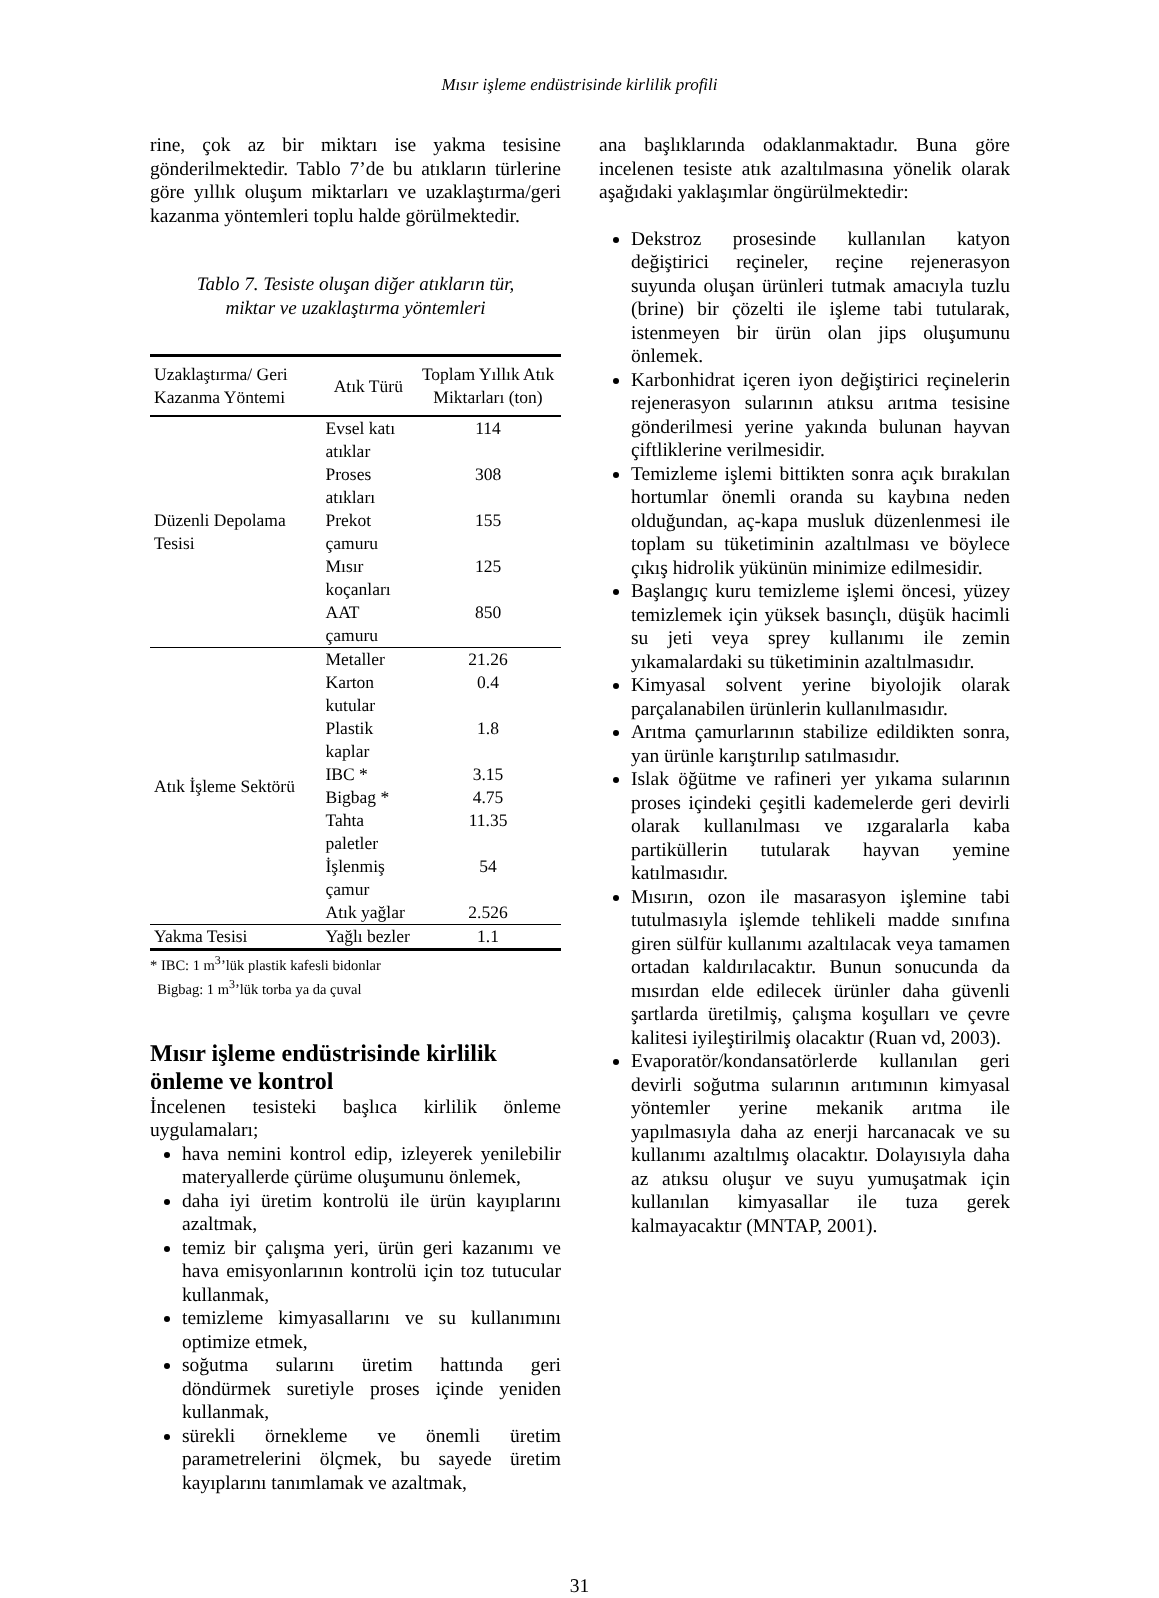Mısır işleme endüstrisinde kirlilik profili
rine, çok az bir miktarı ise yakma tesisine gönderilmektedir. Tablo 7’de bu atıkların türlerine göre yıllık oluşum miktarları ve uzaklaştırma/geri kazanma yöntemleri toplu halde görülmektedir.
Tablo 7. Tesiste oluşan diğer atıkların tür,
miktar ve uzaklaştırma yöntemleri
| Uzaklaştırma/ Geri Kazanma Yöntemi | Atık Türü | Toplam Yıllık Atık Miktarları (ton) |
| --- | --- | --- |
| Düzenli Depolama Tesisi | Evsel katı atıklar | 114 |
| | Proses atıkları | 308 |
| | Prekot çamuru | 155 |
| | Mısır koçanları | 125 |
| | AAT çamuru | 850 |
| Atık İşleme Sektörü | Metaller | 21.26 |
| | Karton kutular | 0.4 |
| | Plastik kaplar | 1.8 |
| | IBC * | 3.15 |
| | Bigbag * | 4.75 |
| | Tahta paletler | 11.35 |
| | İşlenmiş çamur | 54 |
| | Atık yağlar | 2.526 |
| Yakma Tesisi | Yağlı bezler | 1.1 |
* IBC: 1 m<sup>3</sup>’lük plastik kafesli bidonlar
Bigbag: 1 m<sup>3</sup>’lük torba ya da çuval
Mısır işleme endüstrisinde kirlilik önleme ve kontrol
İncelenen tesisteki başlıca kirlilik önleme uygulamaları;
hava nemini kontrol edip, izleyerek yenilebilir materyallerde çürüme oluşumunu önlemek,
daha iyi üretim kontrolü ile ürün kayıplarını azaltmak,
temiz bir çalışma yeri, ürün geri kazanımı ve hava emisyonlarının kontrolü için toz tutucular kullanmak,
temizleme kimyasallarını ve su kullanımını optimize etmek,
soğutma sularını üretim hattında geri döndürmek suretiyle proses içinde yeniden kullanmak,
sürekli örnekleme ve önemli üretim parametrelerini ölçmek, bu sayede üretim kayıplarını tanımlamak ve azaltmak,
ana başlıklarında odaklanmaktadır. Buna göre incelenen tesiste atık azaltılmasına yönelik olarak aşağıdaki yaklaşımlar öngürülmektedir:
Dekstroz prosesinde kullanılan katyon değiştirici reçineler, reçine rejenerasyon suyunda oluşan ürünleri tutmak amacıyla tuzlu (brine) bir çözelti ile işleme tabi tutularak, istenmeyen bir ürün olan jips oluşumunu önlemek.
Karbonhidrat içeren iyon değiştirici reçinelerin rejenerasyon sularının atıksu arıtma tesisine gönderilmesi yerine yakında bulunan hayvan çiftliklerine verilmesidir.
Temizleme işlemi bittikten sonra açık bırakılan hortumlar önemli oranda su kaybına neden olduğundan, aç-kapa musluk düzenlenmesi ile toplam su tüketiminin azaltılması ve böylece çıkış hidrolik yükünün minimize edilmesidir.
Başlangıç kuru temizleme işlemi öncesi, yüzey temizlemek için yüksek basınçlı, düşük hacimli su jeti veya sprey kullanımı ile zemin yıkamalardaki su tüketiminin azaltılmasıdır.
Kimyasal solvent yerine biyolojik olarak parçalanabilen ürünlerin kullanılmasıdır.
Arıtma çamurlarının stabilize edildikten sonra, yan ürünle karıştırılıp satılmasıdır.
Islak öğütme ve rafineri yer yıkama sularının proses içindeki çeşitli kademelerde geri devirli olarak kullanılması ve ızgaralarla kaba partiküllerin tutularak hayvan yemine katılmasıdır.
Mısırın, ozon ile masarasyon işlemine tabi tutulmasıyla işlemde tehlikeli madde sınıfına giren sülfür kullanımı azaltılacak veya tamamen ortadan kaldırılacaktır. Bunun sonucunda da mısırdan elde edilecek ürünler daha güvenli şartlarda üretilmiş, çalışma koşulları ve çevre kalitesi iyileştirilmiş olacaktır (Ruan vd, 2003).
Evaporatör/kondansatörlerde kullanılan geri devirli soğutma sularının arıtımının kimyasal yöntemler yerine mekanik arıtma ile yapılmasıyla daha az enerji harcanacak ve su kullanımı azaltılmış olacaktır. Dolayısıyla daha az atıksu oluşur ve suyu yumuşatmak için kullanılan kimyasallar ile tuza gerek kalmayacaktır (MNTAP, 2001).
31